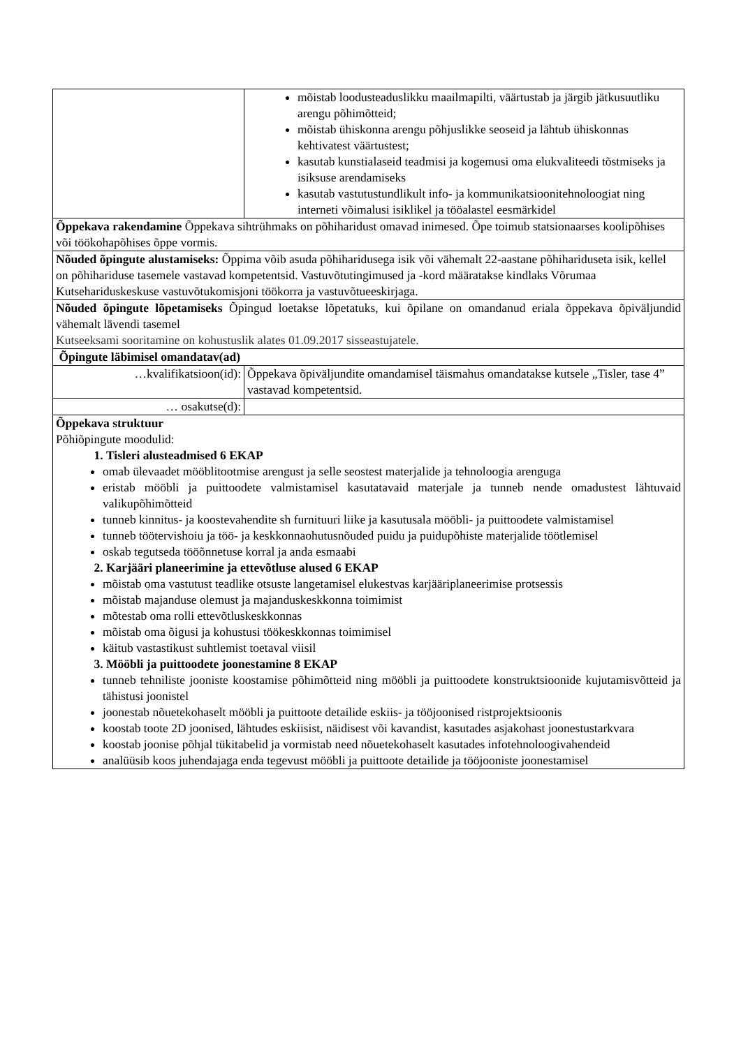| | mõistab loodusteaduslikku maailmapilti, väärtustab ja järgib jätkusuutliku arengu põhimõtteid; mõistab ühiskonna arengu põhjuslikke seoseid ja lähtub ühiskonnas kehtivatest väärtustest; kasutab kunstialaseid teadmisi ja kogemusi oma elukvaliteedi tõstmiseks ja isiksuse arendamiseks kasutab vastutustundlikult info- ja kommunikatsioonitehnoloogiat ning interneti võimalusi isiklikel ja tööalastel eesmärkidel |
| Õppekava rakendamine Õppekava sihtrühmaks on põhiharidust omavad inimesed. Õpe toimub statsionaarses koolipõhises või töökohapõhises õppe vormis. | |
| Nõuded õpingute alustamiseks: Õppima võib asuda põhiharidusega isik või vähemalt 22-aastane põhihariduseta isik, kellel on põhihariduse tasemele vastavad kompetentsid. Vastuvõtutingimused ja -kord määratakse kindlaks Võrumaa Kutsehariduskeskuse vastuvõtukomisjoni töökorra ja vastuvõtueeskirjaga. | |
| Nõuded õpingute lõpetamiseks Õpingud loetakse lõpetatuks, kui õpilane on omandanud eriala õppekava õpiväljundid vähemalt lävendi tasemel Kutseeksami sooritamine on kohustuslik alates 01.09.2017 sisseastujatele. | |
| Õpingute läbimisel omandatav(ad) | |
| …kvalifikatsioon(id): | Õppekava õpiväljundite omandamisel täismahus omandatakse kutsele „Tisler, tase 4” vastavad kompetentsid. |
| … osakutse(d): | |
| Õppekava struktuur Põhiõpingute moodulid: 1. Tisleri alusteadmised 6 EKAP omab ülevaadet mööblitootmise arengust ja selle seostest materjalide ja tehnoloogia arenguga eristab mööbli ja puittoodete valmistamisel kasutatavaid materjale ja tunneb nende omadustest lähtuvaid valikupõhimõtteid tunneb kinnitus- ja koostevahendite sh furnituuri liike ja kasutusala mööbli- ja puittoodete valmistamisel tunneb töötervishoiu ja töö- ja keskkonnaohutusnõuded puidu ja puidupõhiste materjalide töötlemisel oskab tegutseda tööõnnetuse korral ja anda esmaabi 2. Karjääri planeerimine ja ettevõtluse alused 6 EKAP mõistab oma vastutust teadlike otsuste langetamisel elukestvas karjääriplaneerimise protsessis mõistab majanduse olemust ja majanduskeskkonna toimimist mõtestab oma rolli ettevõtluskeskkonnas mõistab oma õigusi ja kohustusi töökeskkonnas toimimisel käitub vastastikust suhtlemist toetaval viisil 3. Mööbli ja puittoodete joonestamine 8 EKAP tunneb tehniliste jooniste koostamise põhimõtteid ning mööbli ja puittoodete konstruktsioonide kujutamisvõtteid ja tähistusi joonistel joonestab nõuetekohaselt mööbli ja puittoote detailide eskiis- ja tööjoonised ristprojektsioonis koostab toote 2D joonised, lähtudes eskiisist, näidisest või kavandist, kasutades asjakohast joonestustarkvara koostab joonise põhjal tükitabelid ja vormistab need nõuetekohaselt kasutades infotehnoloogivahendeid analüüsib koos juhendajaga enda tegevust mööbli ja puittoote detailide ja tööjooniste joonestamisel | |